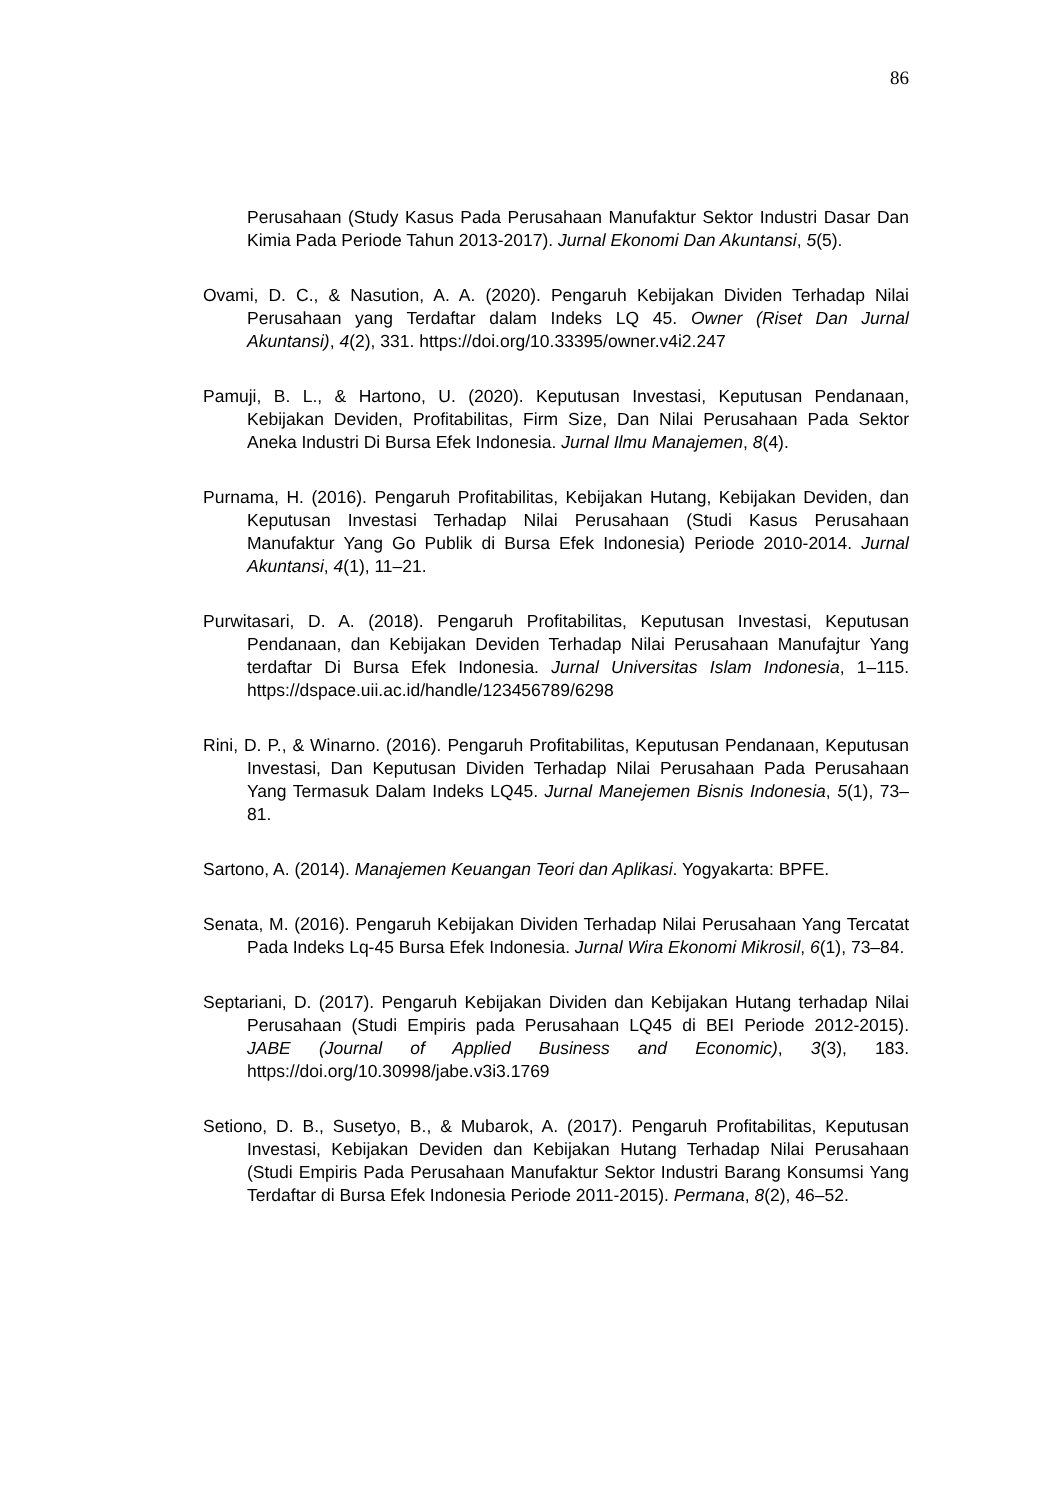86
Perusahaan (Study Kasus Pada Perusahaan Manufaktur Sektor Industri Dasar Dan Kimia Pada Periode Tahun 2013-2017). Jurnal Ekonomi Dan Akuntansi, 5(5).
Ovami, D. C., & Nasution, A. A. (2020). Pengaruh Kebijakan Dividen Terhadap Nilai Perusahaan yang Terdaftar dalam Indeks LQ 45. Owner (Riset Dan Jurnal Akuntansi), 4(2), 331. https://doi.org/10.33395/owner.v4i2.247
Pamuji, B. L., & Hartono, U. (2020). Keputusan Investasi, Keputusan Pendanaan, Kebijakan Deviden, Profitabilitas, Firm Size, Dan Nilai Perusahaan Pada Sektor Aneka Industri Di Bursa Efek Indonesia. Jurnal Ilmu Manajemen, 8(4).
Purnama, H. (2016). Pengaruh Profitabilitas, Kebijakan Hutang, Kebijakan Deviden, dan Keputusan Investasi Terhadap Nilai Perusahaan (Studi Kasus Perusahaan Manufaktur Yang Go Publik di Bursa Efek Indonesia) Periode 2010-2014. Jurnal Akuntansi, 4(1), 11–21.
Purwitasari, D. A. (2018). Pengaruh Profitabilitas, Keputusan Investasi, Keputusan Pendanaan, dan Kebijakan Deviden Terhadap Nilai Perusahaan Manufajtur Yang terdaftar Di Bursa Efek Indonesia. Jurnal Universitas Islam Indonesia, 1–115. https://dspace.uii.ac.id/handle/123456789/6298
Rini, D. P., & Winarno. (2016). Pengaruh Profitabilitas, Keputusan Pendanaan, Keputusan Investasi, Dan Keputusan Dividen Terhadap Nilai Perusahaan Pada Perusahaan Yang Termasuk Dalam Indeks LQ45. Jurnal Manejemen Bisnis Indonesia, 5(1), 73–81.
Sartono, A. (2014). Manajemen Keuangan Teori dan Aplikasi. Yogyakarta: BPFE.
Senata, M. (2016). Pengaruh Kebijakan Dividen Terhadap Nilai Perusahaan Yang Tercatat Pada Indeks Lq-45 Bursa Efek Indonesia. Jurnal Wira Ekonomi Mikrosil, 6(1), 73–84.
Septariani, D. (2017). Pengaruh Kebijakan Dividen dan Kebijakan Hutang terhadap Nilai Perusahaan (Studi Empiris pada Perusahaan LQ45 di BEI Periode 2012-2015). JABE (Journal of Applied Business and Economic), 3(3), 183. https://doi.org/10.30998/jabe.v3i3.1769
Setiono, D. B., Susetyo, B., & Mubarok, A. (2017). Pengaruh Profitabilitas, Keputusan Investasi, Kebijakan Deviden dan Kebijakan Hutang Terhadap Nilai Perusahaan (Studi Empiris Pada Perusahaan Manufaktur Sektor Industri Barang Konsumsi Yang Terdaftar di Bursa Efek Indonesia Periode 2011-2015). Permana, 8(2), 46–52.